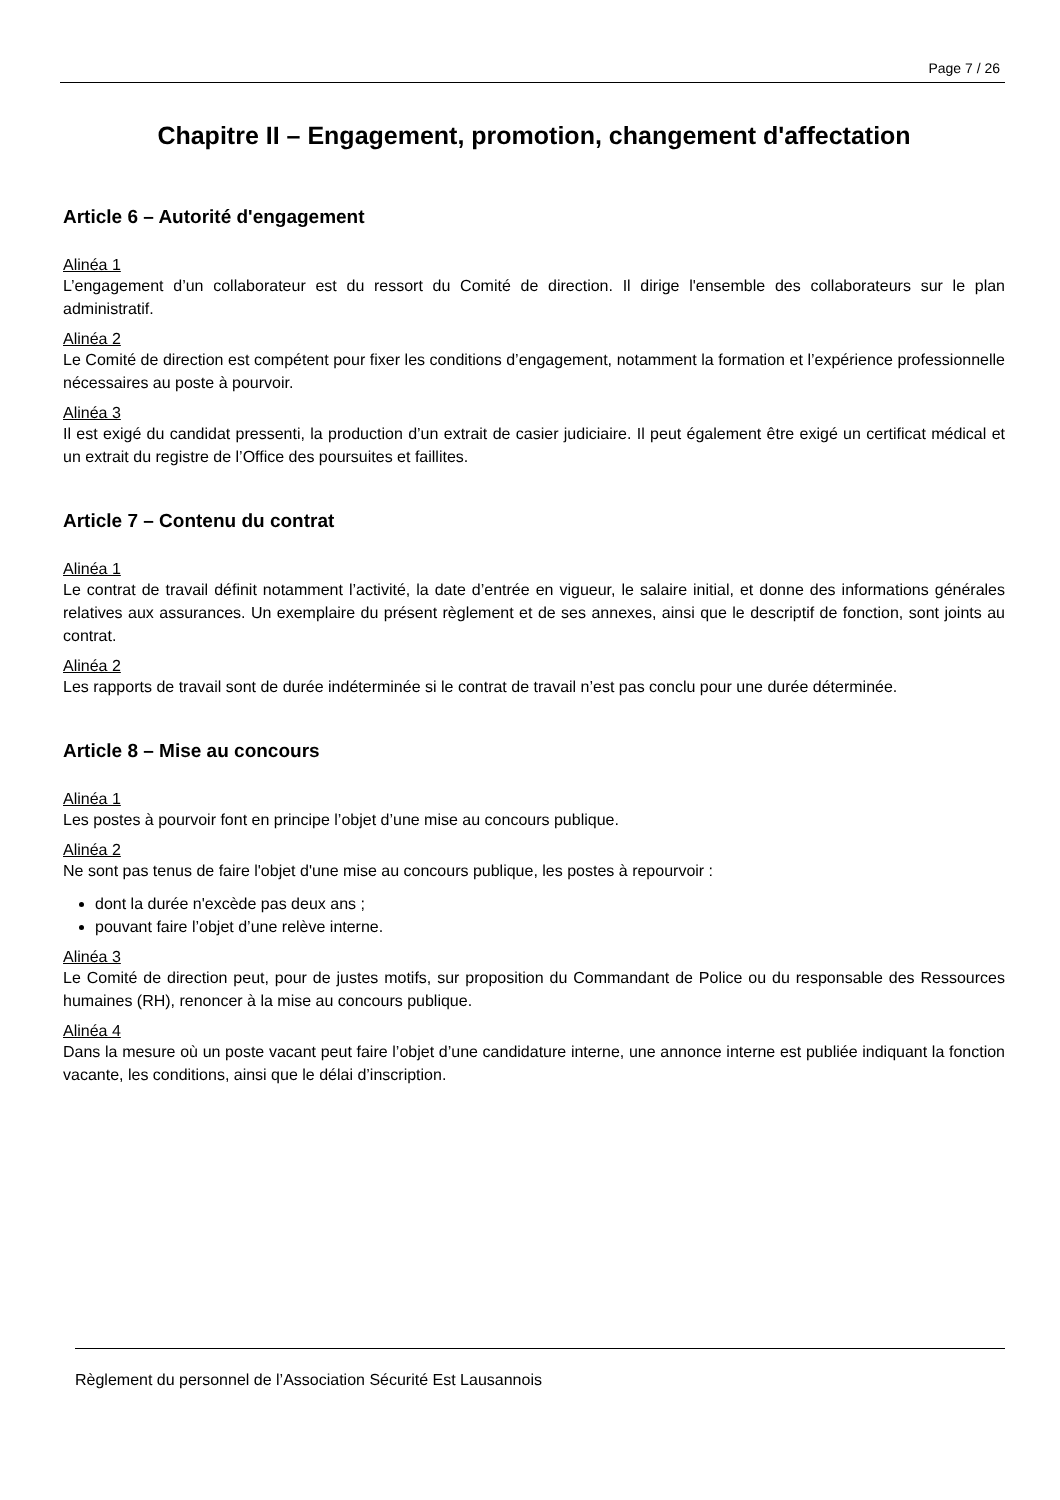Page 7 / 26
Chapitre II – Engagement, promotion, changement d'affectation
Article 6 – Autorité d'engagement
Alinéa 1
L’engagement d’un collaborateur est du ressort du Comité de direction. Il dirige l'ensemble des collaborateurs sur le plan administratif.
Alinéa 2
Le Comité de direction est compétent pour fixer les conditions d’engagement, notamment la formation et l’expérience professionnelle nécessaires au poste à pourvoir.
Alinéa 3
Il est exigé du candidat pressenti, la production d’un extrait de casier judiciaire. Il peut également être exigé un certificat médical et un extrait du registre de l’Office des poursuites et faillites.
Article 7 – Contenu du contrat
Alinéa 1
Le contrat de travail définit notamment l’activité, la date d’entrée en vigueur, le salaire initial, et donne des informations générales relatives aux assurances. Un exemplaire du présent règlement et de ses annexes, ainsi que le descriptif de fonction, sont joints au contrat.
Alinéa 2
Les rapports de travail sont de durée indéterminée si le contrat de travail n’est pas conclu pour une durée déterminée.
Article 8 – Mise au concours
Alinéa 1
Les postes à pourvoir font en principe l’objet d’une mise au concours publique.
Alinéa 2
Ne sont pas tenus de faire l'objet d'une mise au concours publique, les postes à repourvoir :
dont la durée n'excède pas deux ans ;
pouvant faire l’objet d’une relève interne.
Alinéa 3
Le Comité de direction peut, pour de justes motifs, sur proposition du Commandant de Police ou du responsable des Ressources humaines (RH), renoncer à la mise au concours publique.
Alinéa 4
Dans la mesure où un poste vacant peut faire l’objet d’une candidature interne, une annonce interne est publiée indiquant la fonction vacante, les conditions, ainsi que le délai d’inscription.
Règlement du personnel de l’Association Sécurité Est Lausannois